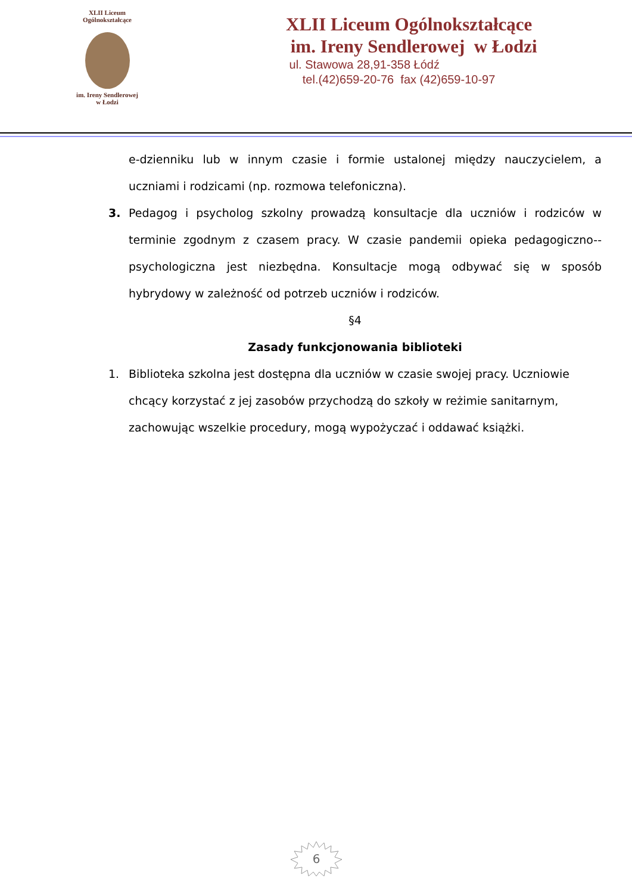XLII Liceum Ogólnokształcące
im. Ireny Sendlerowej
w Łodzi
XLII Liceum Ogólnokształcące
im. Ireny Sendlerowej w Łodzi
ul. Stawowa 28,91-358 Łódź
tel.(42)659-20-76 fax (42)659-10-97
e-dzienniku lub w innym czasie i formie ustalonej między nauczycielem, a uczniami i rodzicami (np. rozmowa telefoniczna).
3. Pedagog i psycholog szkolny prowadzą konsultacje dla uczniów i rodziców w terminie zgodnym z czasem pracy. W czasie pandemii opieka pedagogiczno--psychologiczna jest niezbędna. Konsultacje mogą odbywać się w sposób hybrydowy w zależność od potrzeb uczniów i rodziców.
§4
Zasady funkcjonowania biblioteki
1. Biblioteka szkolna jest dostępna dla uczniów w czasie swojej pracy. Uczniowie chcący korzystać z jej zasobów przychodzą do szkoły w reżimie sanitarnym, zachowując wszelkie procedury, mogą wypożyczać i oddawać książki.
6